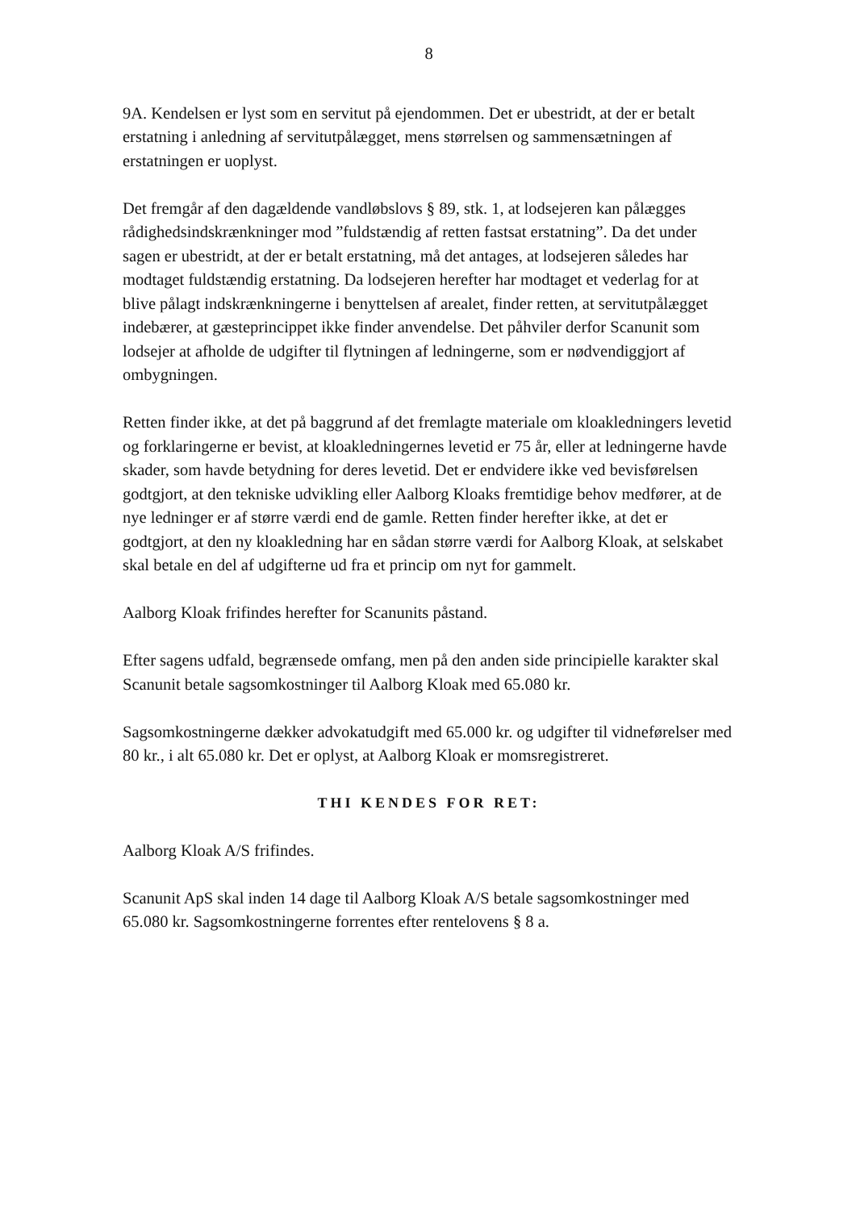8
9A. Kendelsen er lyst som en servitut på ejendommen. Det er ubestridt, at der er betalt erstatning i anledning af servitutpålægget, mens størrelsen og sammensætningen af erstatningen er uoplyst.
Det fremgår af den dagældende vandløbslovs § 89, stk. 1, at lodsejeren kan pålægges rådighedsindskrænkninger mod ”fuldstændig af retten fastsat erstatning”. Da det under sagen er ubestridt, at der er betalt erstatning, må det antages, at lodsejeren således har modtaget fuldstændig erstatning. Da lodsejeren herefter har modtaget et vederlag for at blive pålagt indskrænkningerne i benyttelsen af arealet, finder retten, at servitutpålægget indebærer, at gæsteprincippet ikke finder anvendelse. Det påhviler derfor Scanunit som lodsejer at afholde de udgifter til flytningen af ledningerne, som er nødvendiggjort af ombygningen.
Retten finder ikke, at det på baggrund af det fremlagte materiale om kloakledningers levetid og forklaringerne er bevist, at kloakledningernes levetid er 75 år, eller at ledningerne havde skader, som havde betydning for deres levetid. Det er endvidere ikke ved bevisførelsen godtgjort, at den tekniske udvikling eller Aalborg Kloaks fremtidige behov medfører, at de nye ledninger er af større værdi end de gamle. Retten finder herefter ikke, at det er godtgjort, at den ny kloakledning har en sådan større værdi for Aalborg Kloak, at selskabet skal betale en del af udgifterne ud fra et princip om nyt for gammelt.
Aalborg Kloak frifindes herefter for Scanunits påstand.
Efter sagens udfald, begrænsede omfang, men på den anden side principielle karakter skal Scanunit betale sagsomkostninger til Aalborg Kloak med 65.080 kr.
Sagsomkostningerne dækker advokatudgift med 65.000 kr. og udgifter til vidneførelser med 80 kr., i alt 65.080 kr. Det er oplyst, at Aalborg Kloak er momsregistreret.
THI KENDES FOR RET:
Aalborg Kloak A/S frifindes.
Scanunit ApS skal inden 14 dage til Aalborg Kloak A/S betale sagsomkostninger med 65.080 kr. Sagsomkostningerne forrentes efter rentelovens § 8 a.